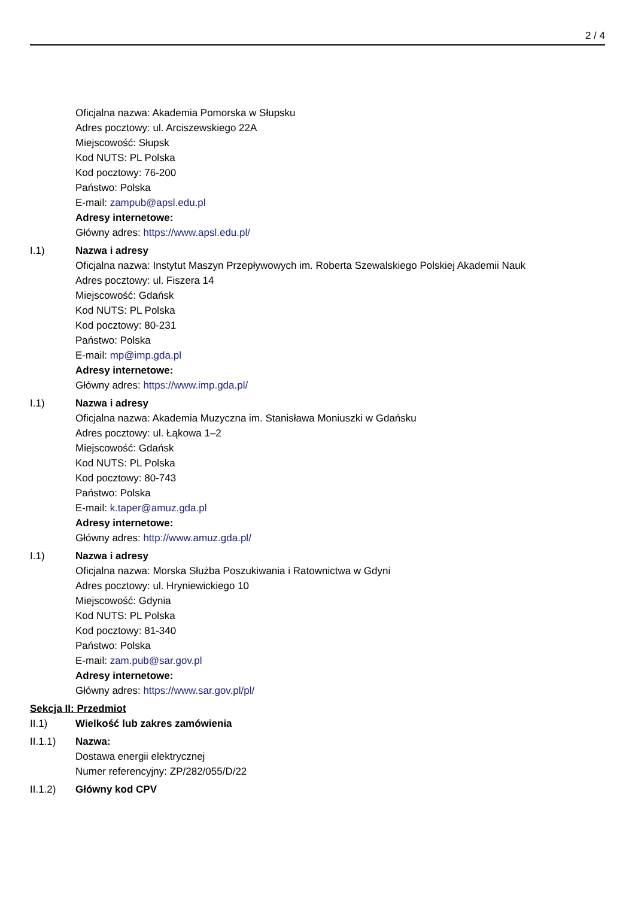2 / 4
Oficjalna nazwa: Akademia Pomorska w Słupsku
Adres pocztowy: ul. Arciszewskiego 22A
Miejscowość: Słupsk
Kod NUTS: PL Polska
Kod pocztowy: 76-200
Państwo: Polska
E-mail: zampub@apsl.edu.pl
Adresy internetowe:
Główny adres: https://www.apsl.edu.pl/
I.1) Nazwa i adresy
Oficjalna nazwa: Instytut Maszyn Przepływowych im. Roberta Szewalskiego Polskiej Akademii Nauk
Adres pocztowy: ul. Fiszera 14
Miejscowość: Gdańsk
Kod NUTS: PL Polska
Kod pocztowy: 80-231
Państwo: Polska
E-mail: mp@imp.gda.pl
Adresy internetowe:
Główny adres: https://www.imp.gda.pl/
I.1) Nazwa i adresy
Oficjalna nazwa: Akademia Muzyczna im. Stanisława Moniuszki w Gdańsku
Adres pocztowy: ul. Łąkowa 1–2
Miejscowość: Gdańsk
Kod NUTS: PL Polska
Kod pocztowy: 80-743
Państwo: Polska
E-mail: k.taper@amuz.gda.pl
Adresy internetowe:
Główny adres: http://www.amuz.gda.pl/
I.1) Nazwa i adresy
Oficjalna nazwa: Morska Służba Poszukiwania i Ratownictwa w Gdyni
Adres pocztowy: ul. Hryniewickiego 10
Miejscowość: Gdynia
Kod NUTS: PL Polska
Kod pocztowy: 81-340
Państwo: Polska
E-mail: zam.pub@sar.gov.pl
Adresy internetowe:
Główny adres: https://www.sar.gov.pl/pl/
Sekcja II: Przedmiot
II.1) Wielkość lub zakres zamówienia
II.1.1) Nazwa:
Dostawa energii elektrycznej
Numer referencyjny: ZP/282/055/D/22
II.1.2) Główny kod CPV